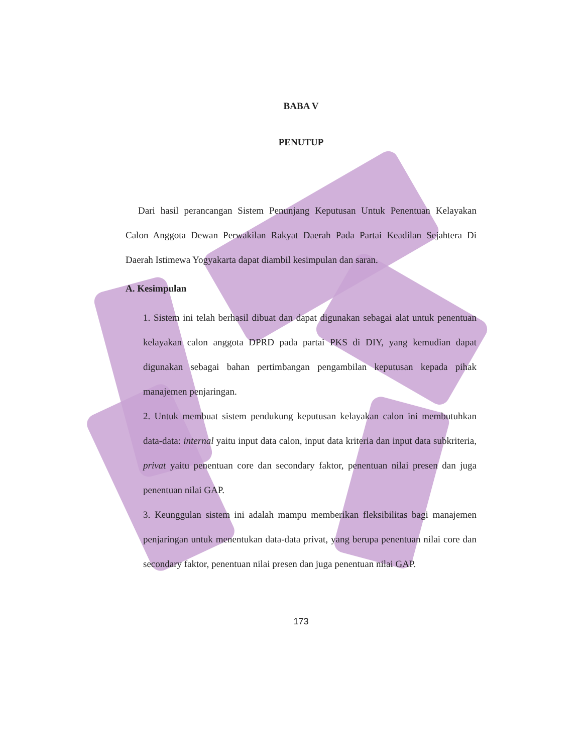BABA V
PENUTUP
Dari hasil perancangan Sistem Penunjang Keputusan Untuk Penentuan Kelayakan Calon Anggota Dewan Perwakilan Rakyat Daerah Pada Partai Keadilan Sejahtera Di Daerah Istimewa Yogyakarta dapat diambil kesimpulan dan saran.
A. Kesimpulan
1. Sistem ini telah berhasil dibuat dan dapat digunakan sebagai alat untuk penentuan kelayakan calon anggota DPRD pada partai PKS di DIY, yang kemudian dapat digunakan sebagai bahan pertimbangan pengambilan keputusan kepada pihak manajemen penjaringan.
2. Untuk membuat sistem pendukung keputusan kelayakan calon ini membutuhkan data-data: internal yaitu input data calon, input data kriteria dan input data subkriteria, privat yaitu penentuan core dan secondary faktor, penentuan nilai presen dan juga penentuan nilai GAP.
3. Keunggulan sistem ini adalah mampu memberikan fleksibilitas bagi manajemen penjaringan untuk menentukan data-data privat, yang berupa penentuan nilai core dan secondary faktor, penentuan nilai presen dan juga penentuan nilai GAP.
173